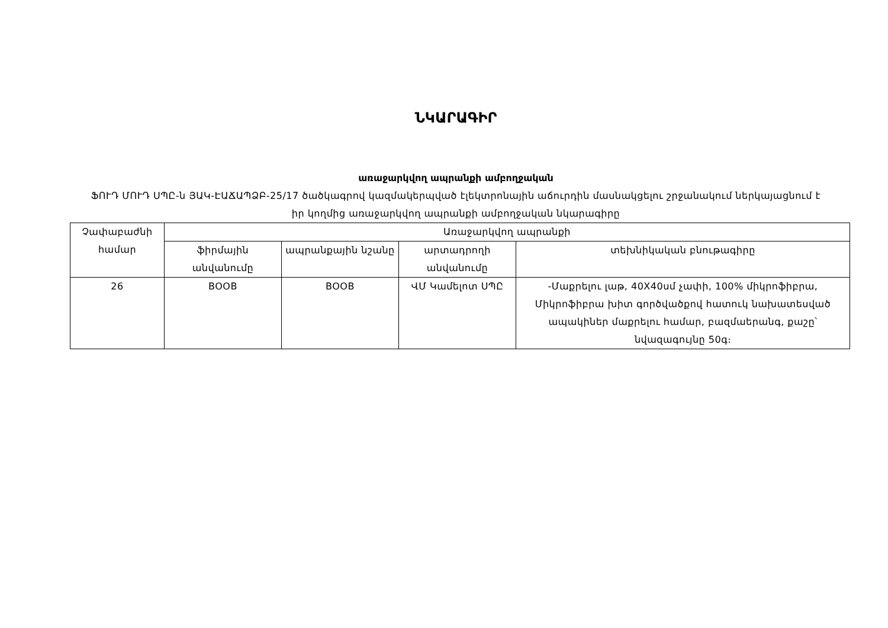ՆԿԱՐԱԳԻՐ
առաջարկվող ապրանքի ամբողջական
ՖՈՒԴ ՄՈՒԴ ՍՊԸ-ն ՅԱԿ-ԷԱՃԱՊՁԲ-25/17 ծածկագրով կազմակերպված էլեկտրոնային աճուրդին մասնակցելու շրջանակում ներկայացնում է իր կողմից առաջարկվող ապրանքի ամբողջական նկարագիրը
| Չափաբաժնի համար | Առաջարկվող ապրանքի | | | |
| --- | --- | --- | --- | --- |
| | ֆիրմային անվանումը | ապրանքային նշանը | արտադրողի անվանումը | տեխնիկական բնութագիրը |
| 26 | BOOB | BOOB | ՎՄ Կամելոտ ՍՊԸ | -Մաքրելու լաթ, 40X40սմ չափի, 100% միկրոֆիբրա, Միկրոֆիբրա խիտ գործվածքով հատուկ նախատեսված ապակիներ մաքրելու համար, բազմաերանգ, քաշը՝ նվազագույնը 50գ։ |